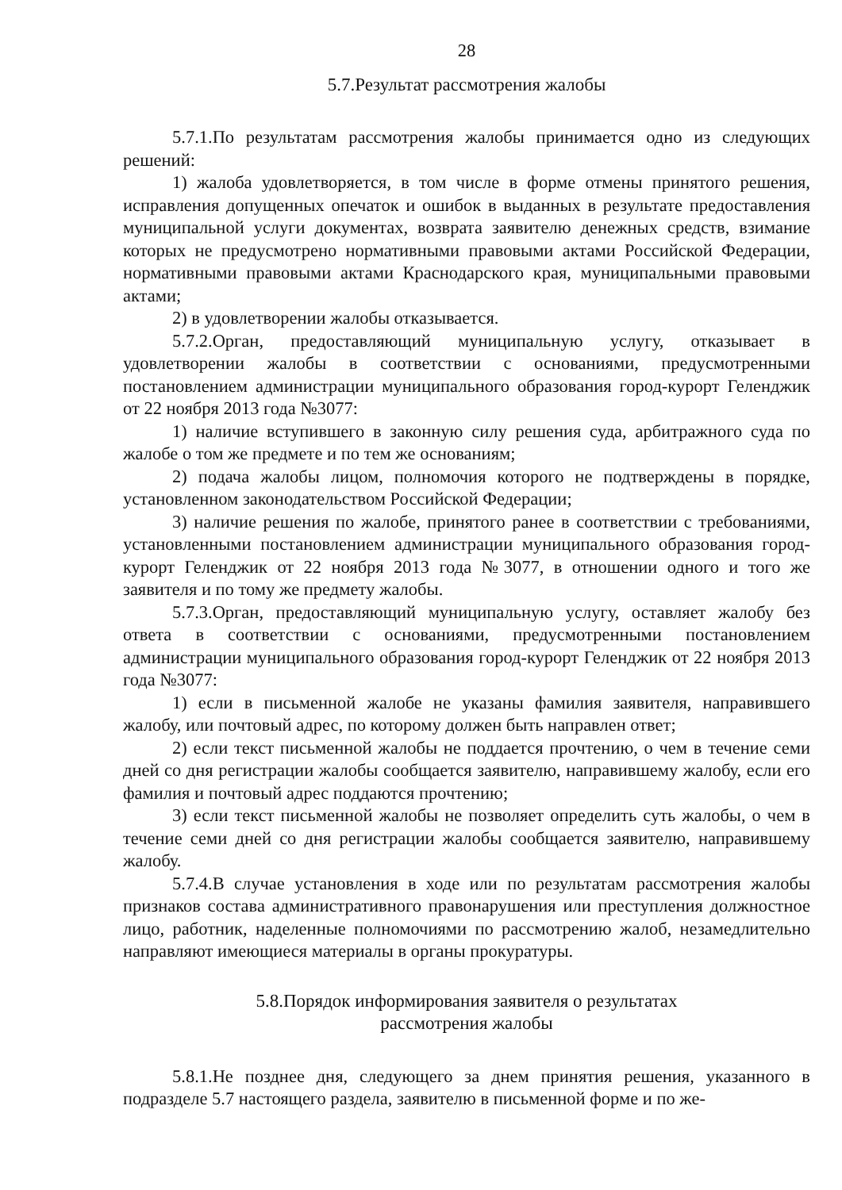28
5.7.Результат рассмотрения жалобы
5.7.1.По результатам рассмотрения жалобы принимается одно из следующих решений:
1) жалоба удовлетворяется, в том числе в форме отмены принятого решения, исправления допущенных опечаток и ошибок в выданных в результате предоставления муниципальной услуги документах, возврата заявителю денежных средств, взимание которых не предусмотрено нормативными правовыми актами Российской Федерации, нормативными правовыми актами Краснодарского края, муниципальными правовыми актами;
2) в удовлетворении жалобы отказывается.
5.7.2.Орган, предоставляющий муниципальную услугу, отказывает в удовлетворении жалобы в соответствии с основаниями, предусмотренными постановлением администрации муниципального образования город-курорт Геленджик от 22 ноября 2013 года №3077:
1) наличие вступившего в законную силу решения суда, арбитражного суда по жалобе о том же предмете и по тем же основаниям;
2) подача жалобы лицом, полномочия которого не подтверждены в порядке, установленном законодательством Российской Федерации;
3) наличие решения по жалобе, принятого ранее в соответствии с требованиями, установленными постановлением администрации муниципального образования город-курорт Геленджик от 22 ноября 2013 года №3077, в отношении одного и того же заявителя и по тому же предмету жалобы.
5.7.3.Орган, предоставляющий муниципальную услугу, оставляет жалобу без ответа в соответствии с основаниями, предусмотренными постановлением администрации муниципального образования город-курорт Геленджик от 22 ноября 2013 года №3077:
1) если в письменной жалобе не указаны фамилия заявителя, направившего жалобу, или почтовый адрес, по которому должен быть направлен ответ;
2) если текст письменной жалобы не поддается прочтению, о чем в течение семи дней со дня регистрации жалобы сообщается заявителю, направившему жалобу, если его фамилия и почтовый адрес поддаются прочтению;
3) если текст письменной жалобы не позволяет определить суть жалобы, о чем в течение семи дней со дня регистрации жалобы сообщается заявителю, направившему жалобу.
5.7.4.В случае установления в ходе или по результатам рассмотрения жалобы признаков состава административного правонарушения или преступления должностное лицо, работник, наделенные полномочиями по рассмотрению жалоб, незамедлительно направляют имеющиеся материалы в органы прокуратуры.
5.8.Порядок информирования заявителя о результатах
рассмотрения жалобы
5.8.1.Не позднее дня, следующего за днем принятия решения, указанного в подразделе 5.7 настоящего раздела, заявителю в письменной форме и по же-